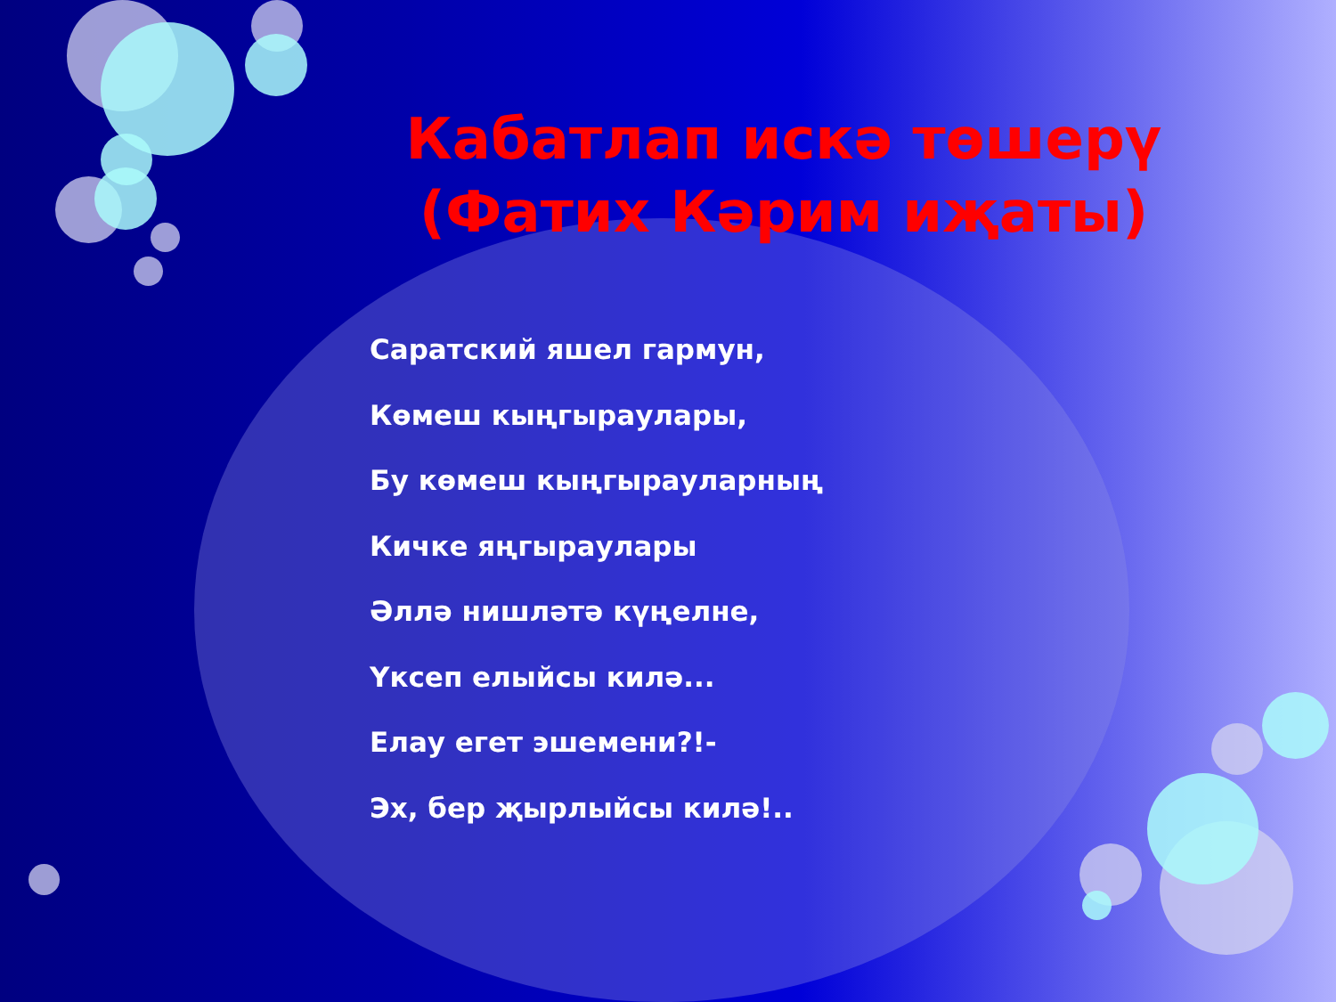Кабатлап искә төшерү (Фатих Кәрим иҗаты)
Саратский яшел гармун,
Көмеш кыңгыраулары,
Бу көмеш кыңгырауларның
Кичке яңгыраулары
Әллә нишләтә күңелне,
Үксеп елыйсы килә...
Елау егет эшемени?!-
Эх, бер җырлыйсы килә!..